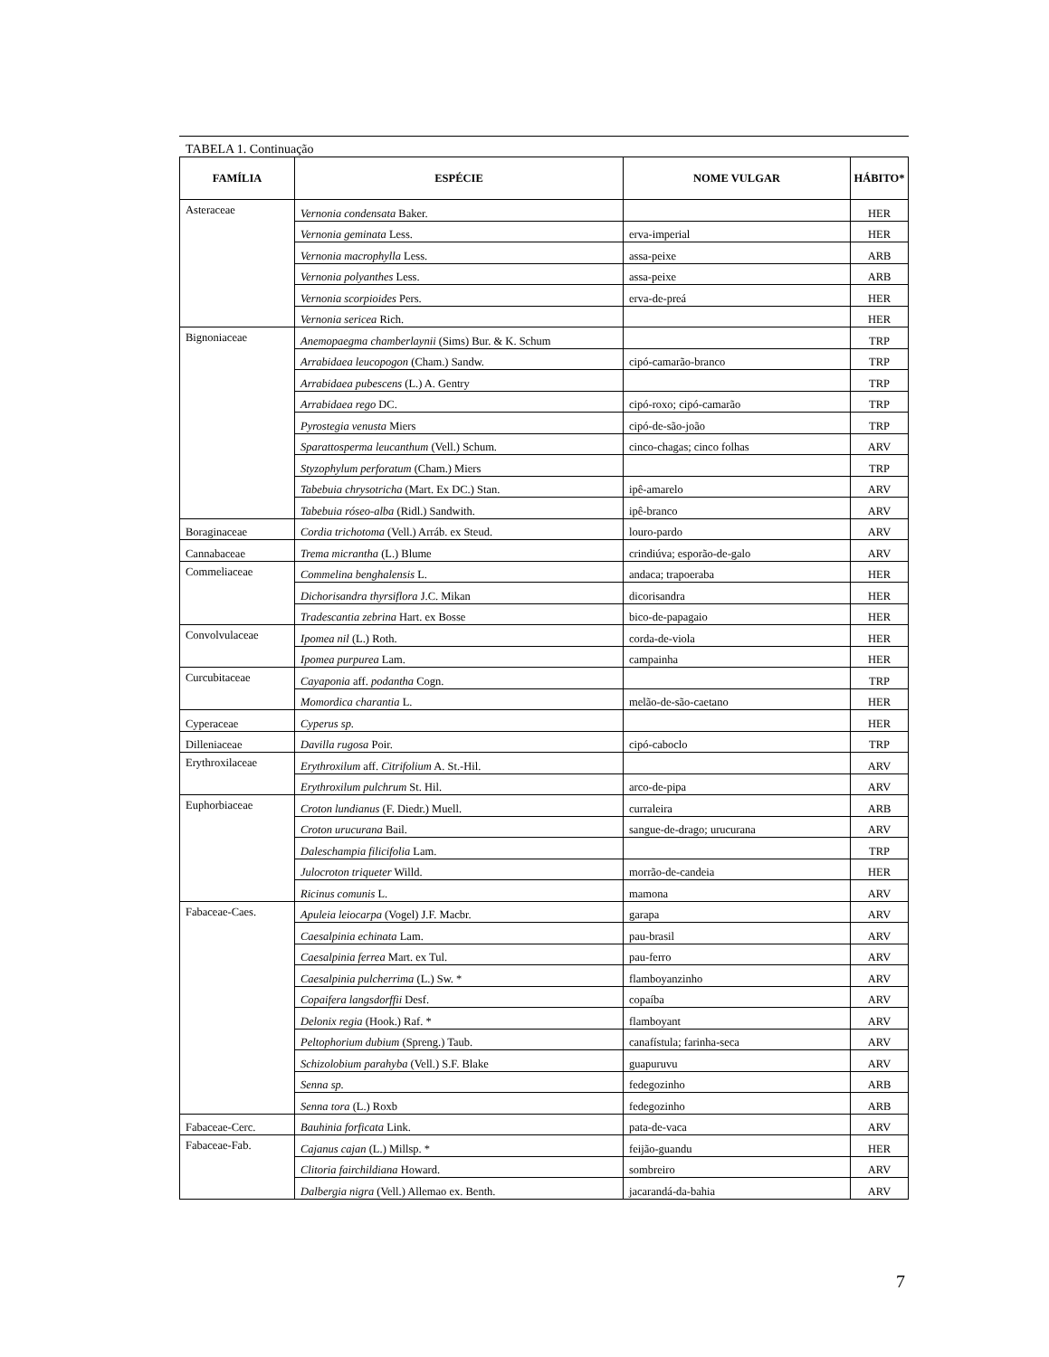TABELA 1. Continuação
| FAMÍLIA | ESPÉCIE | NOME VULGAR | HÁBITO* |
| --- | --- | --- | --- |
| Asteraceae | Vernonia condensata Baker. | | HER |
| | Vernonia geminata Less. | erva-imperial | HER |
| | Vernonia macrophylla Less. | assa-peixe | ARB |
| | Vernonia polyanthes Less. | assa-peixe | ARB |
| | Vernonia scorpioides Pers. | erva-de-preá | HER |
| | Vernonia sericea Rich. | | HER |
| Bignoniaceae | Anemopaegma chamberlaynii (Sims) Bur. & K. Schum | | TRP |
| | Arrabidaea leucopogon (Cham.) Sandw. | cipó-camarão-branco | TRP |
| | Arrabidaea pubescens (L.) A. Gentry | | TRP |
| | Arrabidaea rego DC. | cipó-roxo; cipó-camarão | TRP |
| | Pyrostegia venusta Miers | cipó-de-são-joão | TRP |
| | Sparattosperma leucanthum (Vell.) Schum. | cinco-chagas; cinco folhas | ARV |
| | Styzophylum perforatum (Cham.) Miers | | TRP |
| | Tabebuia chrysotricha (Mart. Ex DC.) Stan. | ipê-amarelo | ARV |
| | Tabebuia róseo-alba (Ridl.) Sandwith. | ipê-branco | ARV |
| Boraginaceae | Cordia trichotoma (Vell.) Arráb. ex Steud. | louro-pardo | ARV |
| Cannabaceae | Trema micrantha (L.) Blume | crindiúva; esporão-de-galo | ARV |
| Commeliaceae | Commelina benghalensis L. | andaca; trapoeraba | HER |
| | Dichorisandra thyrsiflora J.C. Mikan | dicorisandra | HER |
| | Tradescantia zebrina Hart. ex Bosse | bico-de-papagaio | HER |
| Convolvulaceae | Ipomea nil (L.) Roth. | corda-de-viola | HER |
| | Ipomea purpurea Lam. | campainha | HER |
| Curcubitaceae | Cayaponia aff. podantha Cogn. | | TRP |
| | Momordica charantia L. | melão-de-são-caetano | HER |
| Cyperaceae | Cyperus sp. | | HER |
| Dilleniaceae | Davilla rugosa Poir. | cipó-caboclo | TRP |
| Erythroxilaceae | Erythroxilum aff. Citrifolium A. St.-Hil. | | ARV |
| | Erythroxilum pulchrum St. Hil. | arco-de-pipa | ARV |
| Euphorbiaceae | Croton lundianus (F. Diedr.) Muell. | curraleira | ARB |
| | Croton urucurana Bail. | sangue-de-drago; urucurana | ARV |
| | Daleschampia filicifolia Lam. | | TRP |
| | Julocroton triqueter Willd. | morrão-de-candeia | HER |
| | Ricinus comunis L. | mamona | ARV |
| Fabaceae-Caes. | Apuleia leiocarpa (Vogel) J.F. Macbr. | garapa | ARV |
| | Caesalpinia echinata Lam. | pau-brasil | ARV |
| | Caesalpinia ferrea Mart. ex Tul. | pau-ferro | ARV |
| | Caesalpinia pulcherrima (L.) Sw. * | flamboyanzinho | ARV |
| | Copaifera langsdorffii Desf. | copaíba | ARV |
| | Delonix regia (Hook.) Raf. * | flamboyant | ARV |
| | Peltophorium dubium (Spreng.) Taub. | canafístula; farinha-seca | ARV |
| | Schizolobium parahyba (Vell.) S.F. Blake | guapuruvu | ARV |
| | Senna sp. | fedegozinho | ARB |
| | Senna tora (L.) Roxb | fedegozinho | ARB |
| Fabaceae-Cerc. | Bauhinia forficata Link. | pata-de-vaca | ARV |
| Fabaceae-Fab. | Cajanus cajan (L.) Millsp. * | feijão-guandu | HER |
| | Clitoria fairchildiana Howard. | sombreiro | ARV |
| | Dalbergia nigra (Vell.) Allemao ex. Benth. | jacarandá-da-bahia | ARV |
7